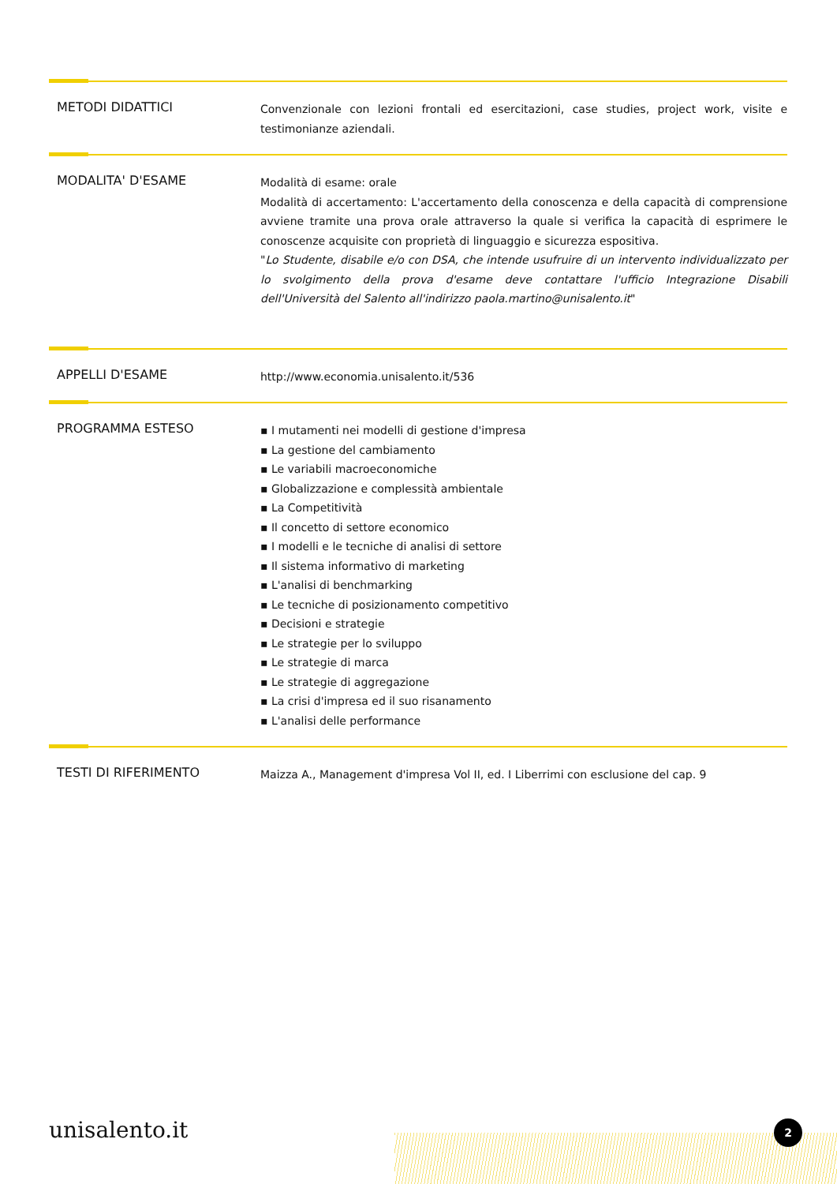METODI DIDATTICI
Convenzionale con lezioni frontali ed esercitazioni, case studies, project work, visite e testimonianze aziendali.
MODALITA' D'ESAME
Modalità di esame: orale
Modalità di accertamento: L'accertamento della conoscenza e della capacità di comprensione avviene tramite una prova orale attraverso la quale si verifica la capacità di esprimere le conoscenze acquisite con proprietà di linguaggio e sicurezza espositiva.
"Lo Studente, disabile e/o con DSA, che intende usufruire di un intervento individualizzato per lo svolgimento della prova d'esame deve contattare l'ufficio Integrazione Disabili dell'Università del Salento all'indirizzo paola.martino@unisalento.it"
APPELLI D'ESAME
http://www.economia.unisalento.it/536
PROGRAMMA ESTESO
▪ I mutamenti nei modelli di gestione d'impresa
▪ La gestione del cambiamento
▪ Le variabili macroeconomiche
▪ Globalizzazione e complessità ambientale
▪ La Competitività
▪ Il concetto di settore economico
▪ I modelli e le tecniche di analisi di settore
▪ Il sistema informativo di marketing
▪ L'analisi di benchmarking
▪ Le tecniche di posizionamento competitivo
▪ Decisioni e strategie
▪ Le strategie per lo sviluppo
▪ Le strategie di marca
▪ Le strategie di aggregazione
▪ La crisi d'impresa ed il suo risanamento
▪ L'analisi delle performance
TESTI DI RIFERIMENTO
Maizza A., Management d'impresa Vol II, ed. I Liberrimi con esclusione del cap. 9
unisalento.it 2